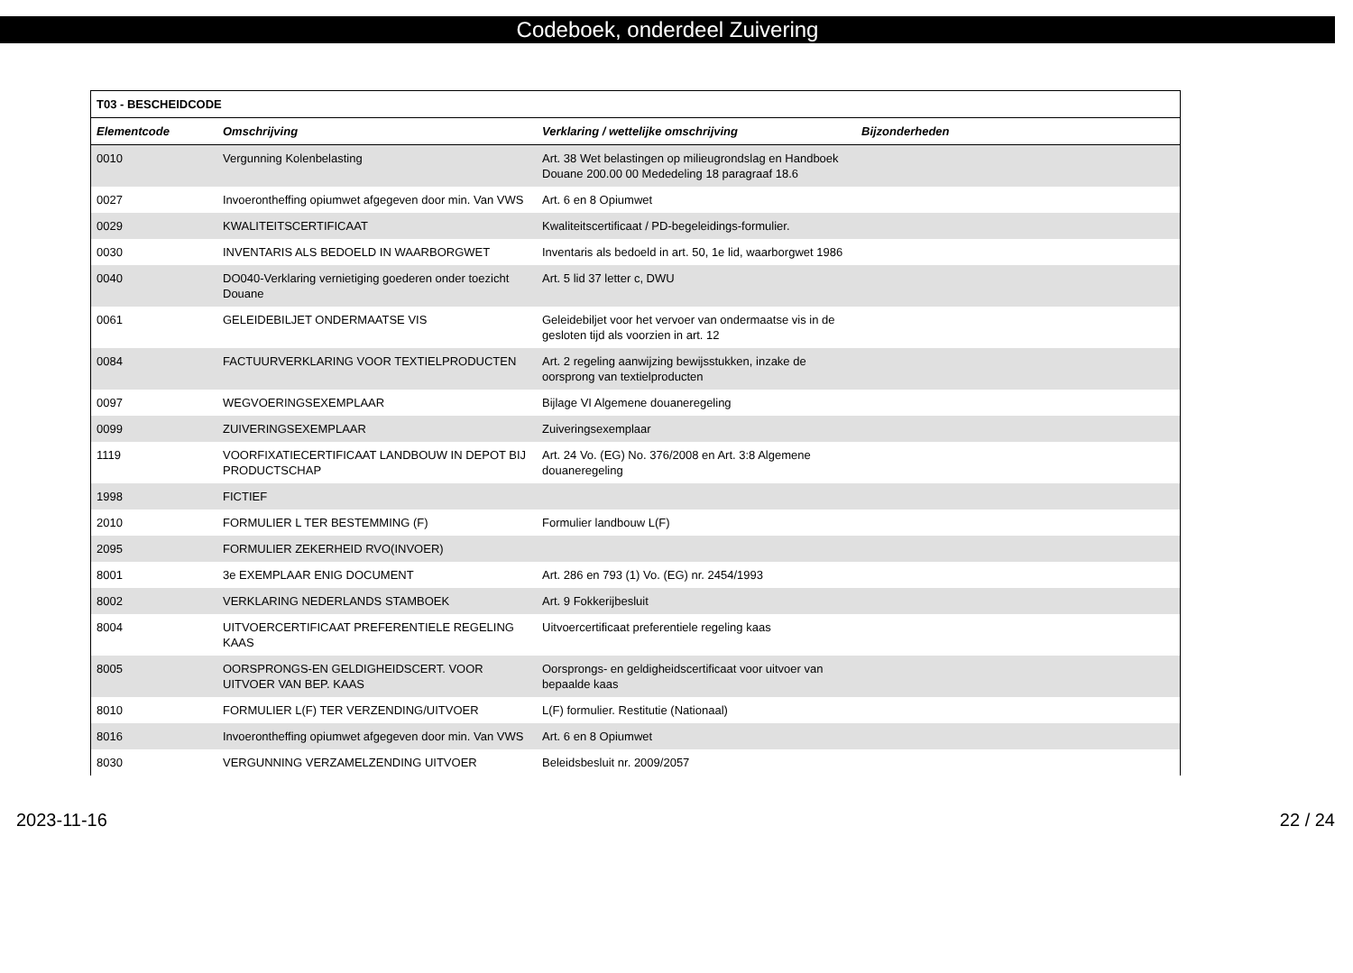Codeboek, onderdeel Zuivering
| T03 - BESCHEIDCODE | | | |
| --- | --- | --- | --- |
| Elementcode | Omschrijving | Verklaring / wettelijke omschrijving | Bijzonderheden |
| 0010 | Vergunning Kolenbelasting | Art. 38 Wet belastingen op milieugrondslag en Handboek Douane 200.00 00 Mededeling 18 paragraaf 18.6 | |
| 0027 | Invoerontheffing opiumwet afgegeven door min. Van VWS | Art. 6 en 8 Opiumwet | |
| 0029 | KWALITEITSCERTIFICAAT | Kwaliteitscertificaat / PD-begeleidings-formulier. | |
| 0030 | INVENTARIS ALS BEDOELD IN WAARBORGWET | Inventaris als bedoeld in art. 50, 1e lid, waarborgwet 1986 | |
| 0040 | DO040-Verklaring vernietiging goederen onder toezicht Douane | Art. 5 lid 37 letter c, DWU | |
| 0061 | GELEIDEBILJET ONDERMAATSE VIS | Geleidebiljet voor het vervoer van ondermaatse vis in de gesloten tijd als voorzien in art. 12 | |
| 0084 | FACTUURVERKLARING VOOR TEXTIELPRODUCTEN | Art. 2 regeling aanwijzing bewijsstukken, inzake de oorsprong van textielproducten | |
| 0097 | WEGVOERINGSEXEMPLAAR | Bijlage VI Algemene douaneregeling | |
| 0099 | ZUIVERINGSEXEMPLAAR | Zuiveringsexemplaar | |
| 1119 | VOORFIXATIECERTIFICAAT LANDBOUW IN DEPOT BIJ PRODUCTSCHAP | Art. 24 Vo. (EG) No. 376/2008 en Art. 3:8 Algemene douaneregeling | |
| 1998 | FICTIEF | | |
| 2010 | FORMULIER L TER BESTEMMING (F) | Formulier landbouw L(F) | |
| 2095 | FORMULIER ZEKERHEID RVO(INVOER) | | |
| 8001 | 3e EXEMPLAAR ENIG DOCUMENT | Art. 286 en 793 (1) Vo. (EG) nr. 2454/1993 | |
| 8002 | VERKLARING NEDERLANDS STAMBOEK | Art. 9 Fokkerijbesluit | |
| 8004 | UITVOERCERTIFICAAT PREFERENTIELE REGELING KAAS | Uitvoercertificaat preferentiele regeling kaas | |
| 8005 | OORSPRONGS-EN GELDIGHEIDSCERT. VOOR UITVOER VAN BEP. KAAS | Oorsprongs- en geldigheidscertificaat voor uitvoer van bepaalde kaas | |
| 8010 | FORMULIER L(F) TER VERZENDING/UITVOER | L(F) formulier. Restitutie (Nationaal) | |
| 8016 | Invoerontheffing opiumwet afgegeven door min. Van VWS | Art. 6 en 8 Opiumwet | |
| 8030 | VERGUNNING VERZAMELZENDING UITVOER | Beleidsbesluit nr. 2009/2057 | |
2023-11-16 22 / 24